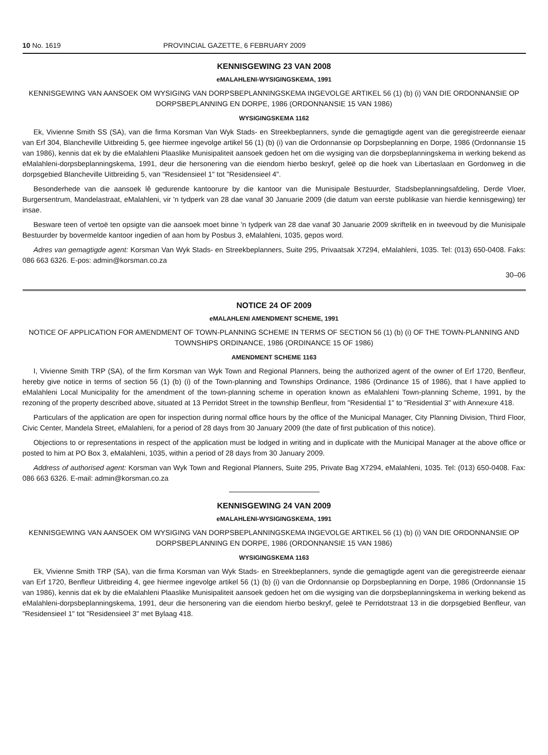10 No. 1619 PROVINCIAL GAZETTE, 6 FEBRUARY 2009
KENNISGEWING 23 VAN 2008
eMALAHLENI-WYSIGINGSKEMA, 1991
KENNISGEWING VAN AANSOEK OM WYSIGING VAN DORPSBEPLANNINGSKEMA INGEVOLGE ARTIKEL 56 (1) (b) (i) VAN DIE ORDONNANSIE OP DORPSBEPLANNING EN DORPE, 1986 (ORDONNANSIE 15 VAN 1986)
WYSIGINGSKEMA 1162
Ek, Vivienne Smith SS (SA), van die firma Korsman Van Wyk Stads- en Streekbeplanners, synde die gemagtigde agent van die geregistreerde eienaar van Erf 304, Blancheville Uitbreiding 5, gee hiermee ingevolge artikel 56 (1) (b) (i) van die Ordonnansie op Dorpsbeplanning en Dorpe, 1986 (Ordonnansie 15 van 1986), kennis dat ek by die eMalahleni Plaaslike Munisipaliteit aansoek gedoen het om die wysiging van die dorpsbeplanningskema in werking bekend as eMalahleni-dorpsbeplanningskema, 1991, deur die hersonering van die eiendom hierbo beskryf, geleë op die hoek van Libertaslaan en Gordonweg in die dorpsgebied Blancheville Uitbreiding 5, van "Residensieel 1" tot "Residensieel 4".
Besonderhede van die aansoek lê gedurende kantoorure by die kantoor van die Munisipale Bestuurder, Stadsbeplanningsafdeling, Derde Vloer, Burgersentrum, Mandelastraat, eMalahleni, vir 'n tydperk van 28 dae vanaf 30 Januarie 2009 (die datum van eerste publikasie van hierdie kennisgewing) ter insae.
Besware teen of vertoë ten opsigte van die aansoek moet binne 'n tydperk van 28 dae vanaf 30 Januarie 2009 skriftelik en in tweevoud by die Munisipale Bestuurder by bovermelde kantoor ingedien of aan hom by Posbus 3, eMalahleni, 1035, gepos word.
Adres van gemagtigde agent: Korsman Van Wyk Stads- en Streekbeplanners, Suite 295, Privaatsak X7294, eMalahleni, 1035. Tel: (013) 650-0408. Faks: 086 663 6326. E-pos: admin@korsman.co.za
30–06
NOTICE 24 OF 2009
eMALAHLENI AMENDMENT SCHEME, 1991
NOTICE OF APPLICATION FOR AMENDMENT OF TOWN-PLANNING SCHEME IN TERMS OF SECTION 56 (1) (b) (i) OF THE TOWN-PLANNING AND TOWNSHIPS ORDINANCE, 1986 (ORDINANCE 15 OF 1986)
AMENDMENT SCHEME 1163
I, Vivienne Smith TRP (SA), of the firm Korsman van Wyk Town and Regional Planners, being the authorized agent of the owner of Erf 1720, Benfleur, hereby give notice in terms of section 56 (1) (b) (i) of the Town-planning and Townships Ordinance, 1986 (Ordinance 15 of 1986), that I have applied to eMalahleni Local Municipality for the amendment of the town-planning scheme in operation known as eMalahleni Town-planning Scheme, 1991, by the rezoning of the property described above, situated at 13 Perridot Street in the township Benfleur, from "Residential 1" to "Residential 3" with Annexure 418.
Particulars of the application are open for inspection during normal office hours by the office of the Municipal Manager, City Planning Division, Third Floor, Civic Center, Mandela Street, eMalahleni, for a period of 28 days from 30 January 2009 (the date of first publication of this notice).
Objections to or representations in respect of the application must be lodged in writing and in duplicate with the Municipal Manager at the above office or posted to him at PO Box 3, eMalahleni, 1035, within a period of 28 days from 30 January 2009.
Address of authorised agent: Korsman van Wyk Town and Regional Planners, Suite 295, Private Bag X7294, eMalahleni, 1035. Tel: (013) 650-0408. Fax: 086 663 6326. E-mail: admin@korsman.co.za
KENNISGEWING 24 VAN 2009
eMALAHLENI-WYSIGINGSKEMA, 1991
KENNISGEWING VAN AANSOEK OM WYSIGING VAN DORPSBEPLANNINGSKEMA INGEVOLGE ARTIKEL 56 (1) (b) (i) VAN DIE ORDONNANSIE OP DORPSBEPLANNING EN DORPE, 1986 (ORDONNANSIE 15 VAN 1986)
WYSIGINGSKEMA 1163
Ek, Vivienne Smith TRP (SA), van die firma Korsman van Wyk Stads- en Streekbeplanners, synde die gemagtigde agent van die geregistreerde eienaar van Erf 1720, Benfleur Uitbreiding 4, gee hiermee ingevolge artikel 56 (1) (b) (i) van die Ordonnansie op Dorpsbeplanning en Dorpe, 1986 (Ordonnansie 15 van 1986), kennis dat ek by die eMalahleni Plaaslike Munisipaliteit aansoek gedoen het om die wysiging van die dorpsbeplanningskema in werking bekend as eMalahleni-dorpsbeplanningskema, 1991, deur die hersonering van die eiendom hierbo beskryf, geleë te Perridotstraat 13 in die dorpsgebied Benfleur, van "Residensieel 1" tot "Residensieel 3" met Bylaag 418.